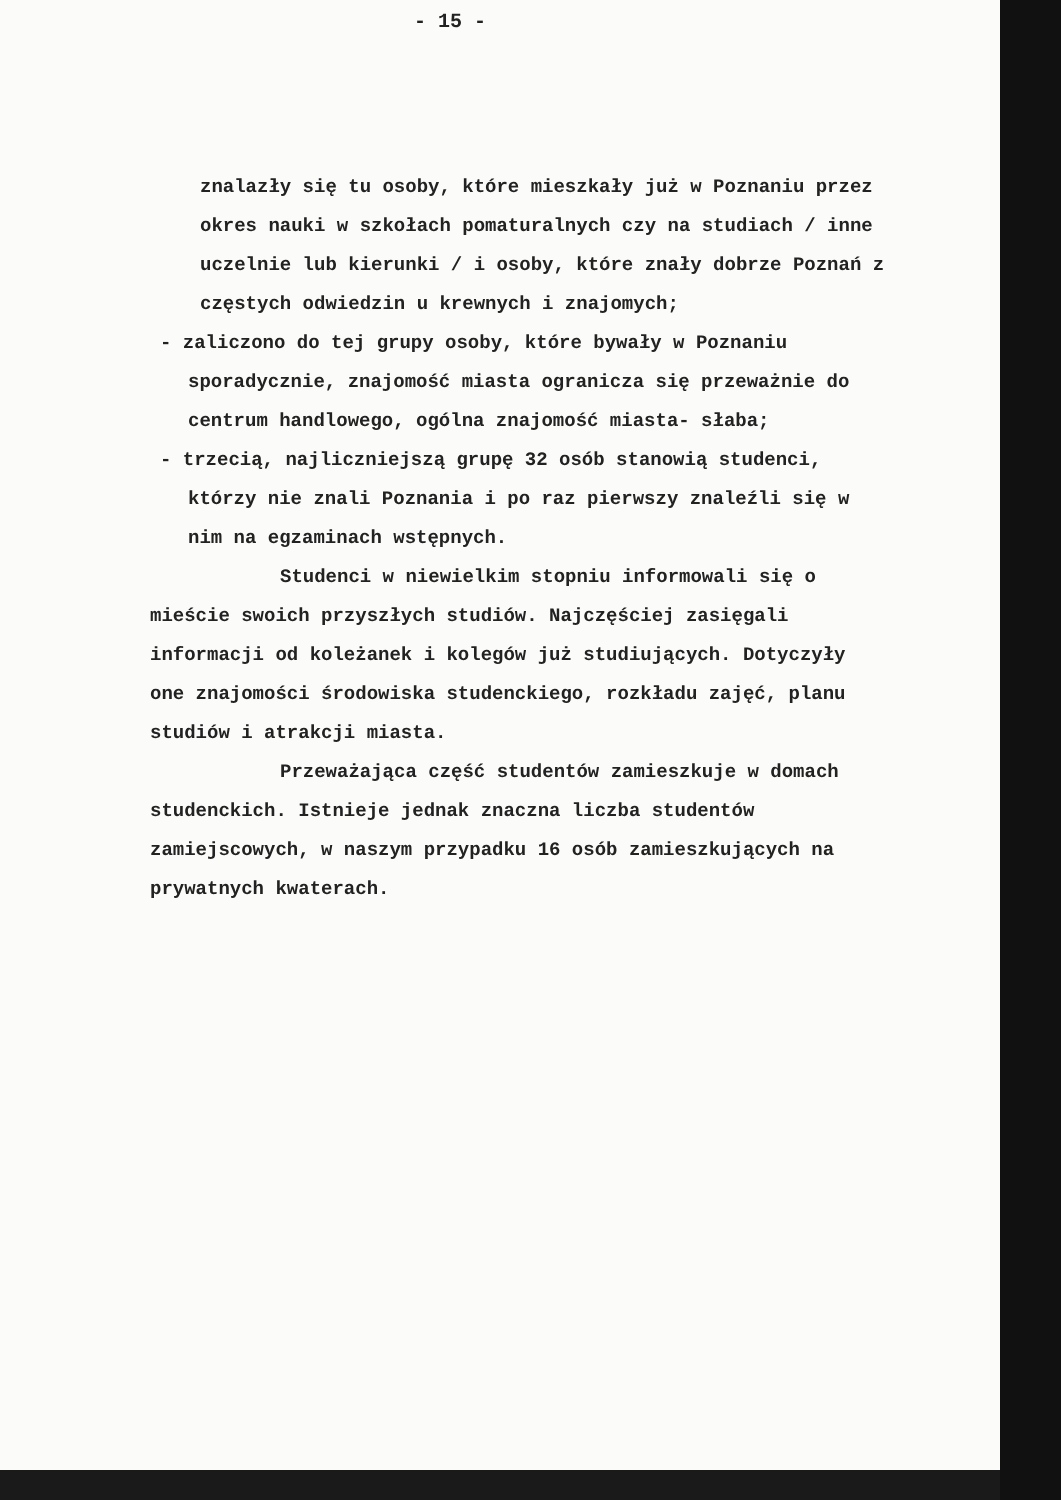- 15 -
znalazły się tu osoby, które mieszkały już w Poznaniu przez okres nauki w szkołach pomaturalnych czy na studiach / inne uczelnie lub kierunki / i osoby, które znały dobrze Poznań z częstych odwiedzin u krewnych i znajomych;
- zaliczono do tej grupy osoby, które bywały w Poznaniu sporadycznie, znajomość miasta ogranicza się przeważnie do centrum handlowego, ogólna znajomość miasta- słaba;
- trzecią, najliczniejszą grupę 32 osób stanowią studenci, którzy nie znali Poznania i po raz pierwszy znaleźli się w nim na egzaminach wstępnych.
Studenci w niewielkim stopniu informowali się o mieście swoich przyszłych studiów. Najczęściej zasięgali informacji od koleżanek i kolegów już studiujących. Dotyczyły one znajomości środowiska studenckiego, rozkładu zajęć, planu studiów i atrakcji miasta.
Przeważająca część studentów zamieszkuje w domach studenckich. Istnieje jednak znaczna liczba studentów zamiejscowych, w naszym przypadku 16 osób zamieszkujących na prywatnych kwaterach.